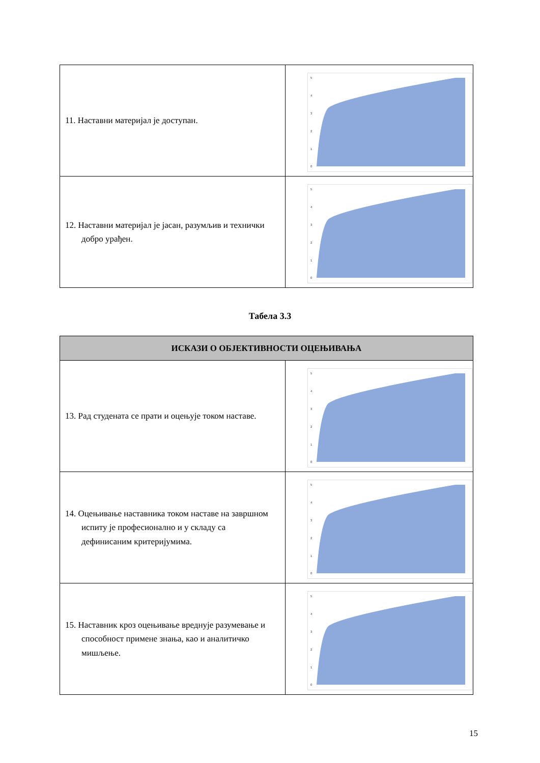| 11. Наставни материјал је доступан. | 5 4 3 2 1 0 |
| 12. Наставни материјал је јасан, разумљив и технички добро урађен. | 5 4 3 2 1 0 |
Табела 3.3
| ИСКАЗИ О ОБЈЕКТИВНОСТИ ОЦЕЊИВАЊА | |
| --- | --- |
| 13. Рад студената се прати и оцењује током наставе. | 5 4 3 2 1 0 |
| 14. Оцењивање наставника током наставе на завршном испиту је професионално и у складу са дефинисаним критеријумима. | 5 4 3 2 1 0 |
| 15. Наставник кроз оцењивање вреднује разумевање и способност примене знања, као и аналитичко мишљење. | 5 4 3 2 1 0 |
15